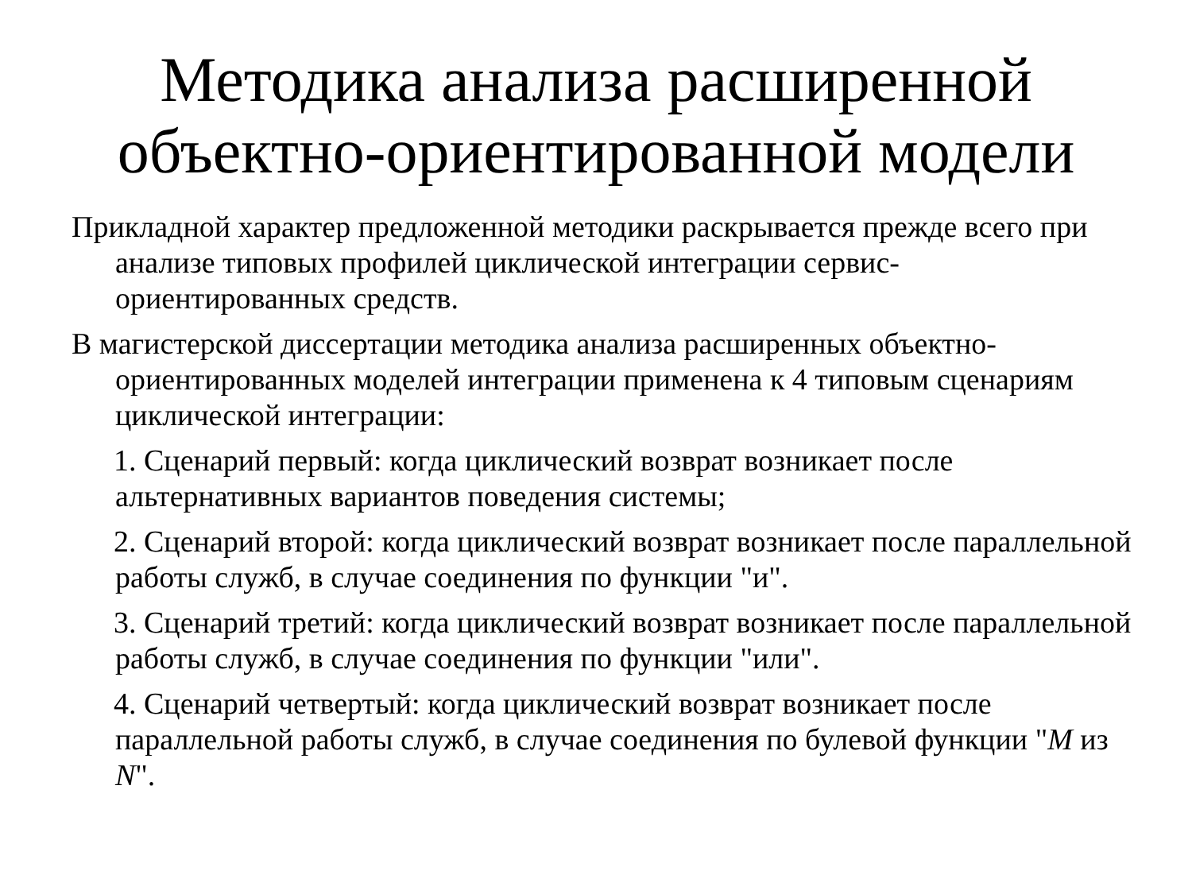Методика анализа расширенной
объектно-ориентированной модели
Прикладной характер предложенной методики раскрывается прежде всего при анализе типовых профилей циклической интеграции сервис-ориентированных средств.
В магистерской диссертации методика анализа расширенных объектно-ориентированных моделей интеграции применена к 4 типовым сценариям циклической интеграции:
1. Сценарий первый: когда циклический возврат возникает после альтернативных вариантов поведения системы;
2. Сценарий второй: когда циклический возврат возникает после параллельной работы служб, в случае соединения по функции "и".
3. Сценарий третий: когда циклический возврат возникает после параллельной работы служб, в случае соединения по функции "или".
4. Сценарий четвертый: когда циклический возврат возникает после параллельной работы служб, в случае соединения по булевой функции "M из N".